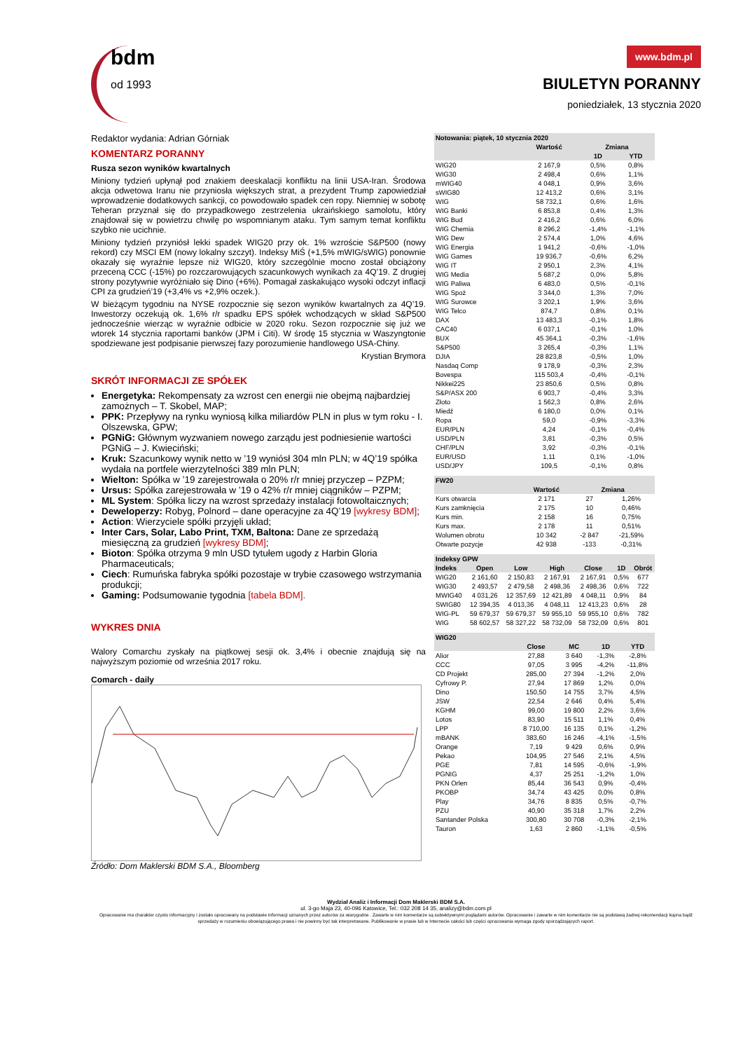bdm
od 1993
www.bdm.pl
BIULETYN PORANNY
poniedziałek, 13 stycznia 2020
Redaktor wydania: Adrian Górniak
KOMENTARZ PORANNY
Rusza sezon wyników kwartalnych
Miniony tydzień upłynął pod znakiem deeskalacji konfliktu na linii USA-Iran. Środowa akcja odwetowa Iranu nie przyniosła większych strat, a prezydent Trump zapowiedział wprowadzenie dodatkowych sankcji, co powodowało spadek cen ropy. Niemniej w sobotę Teheran przyznał się do przypadkowego zestrzelenia ukraińskiego samolotu, który znajdował się w powietrzu chwilę po wspomnianym ataku. Tym samym temat konfliktu szybko nie ucichnie.
Miniony tydzień przyniósł lekki spadek WIG20 przy ok. 1% wzroście S&P500 (nowy rekord) czy MSCI EM (nowy lokalny szczyt). Indeksy MiŚ (+1,5% mWIG/sWIG) ponownie okazały się wyraźnie lepsze niż WIG20, który szczególnie mocno został obciążony przeceną CCC (-15%) po rozczarowujących szacunkowych wynikach za 4Q’19. Z drugiej strony pozytywnie wyróżniało się Dino (+6%). Pomagał zaskakująco wysoki odczyt inflacji CPI za grudzień’19 (+3,4% vs +2,9% oczek.).
W bieżącym tygodniu na NYSE rozpocznie się sezon wyników kwartalnych za 4Q’19. Inwestorzy oczekują ok. 1,6% r/r spadku EPS spółek wchodzących w skład S&P500 jednocześnie wierząc w wyraźnie odbicie w 2020 roku. Sezon rozpocznie się już we wtorek 14 stycznia raportami banków (JPM i Citi). W środę 15 stycznia w Waszyngtonie spodziewane jest podpisanie pierwszej fazy porozumienie handlowego USA-Chiny.
Krystian Brymora
SKRÓT INFORMACJI ZE SPÓŁEK
Energetyka: Rekompensaty za wzrost cen energii nie obejmą najbardziej zamożnych – T. Skobel, MAP;
PPK: Przepływy na rynku wyniosą kilka miliardów PLN in plus w tym roku - I. Olszewska, GPW;
PGNiG: Głównym wyzwaniem nowego zarządu jest podniesienie wartości PGNiG – J. Kwieciński;
Kruk: Szacunkowy wynik netto w ’19 wyniósł 304 mln PLN; w 4Q’19 spółka wydała na portfele wierzytelności 389 mln PLN;
Wielton: Spółka w ’19 zarejestrowała o 20% r/r mniej przyczep – PZPM;
Ursus: Spółka zarejestrowała w ’19 o 42% r/r mniej ciągników – PZPM;
ML System: Spółka liczy na wzrost sprzedaży instalacji fotowoltaicznych;
Deweloperzy: Robyg, Polnord – dane operacyjne za 4Q’19 [wykresy BDM];
Action: Wierzyciele spółki przyjęli układ;
Inter Cars, Solar, Labo Print, TXM, Baltona: Dane ze sprzedażą miesięczną za grudzień [wykresy BDM];
Bioton: Spółka otrzyma 9 mln USD tytułem ugody z Harbin Gloria Pharmaceuticals;
Ciech: Rumuńska fabryka spółki pozostaje w trybie czasowego wstrzymania produkcji;
Gaming: Podsumowanie tygodnia [tabela BDM].
WYKRES DNIA
Walory Comarchu zyskały na piątkowej sesji ok. 3,4% i obecnie znajdują się na najwyższym poziomie od września 2017 roku.
Comarch - daily
Źródło: Dom Maklerski BDM S.A., Bloomberg
| Notowania: piątek, 10 stycznia 2020 | | | |
| --- | --- | --- | --- |
| | Wartość | Zmiana | |
| | | 1D | YTD |
| WIG20 | 2 167,9 | 0,5% | 0,8% |
| WIG30 | 2 498,4 | 0,6% | 1,1% |
| mWIG40 | 4 048,1 | 0,9% | 3,6% |
| sWIG80 | 12 413,2 | 0,6% | 3,1% |
| WIG | 58 732,1 | 0,6% | 1,6% |
| WIG Banki | 6 853,8 | 0,4% | 1,3% |
| WIG Bud | 2 416,2 | 0,6% | 6,0% |
| WIG Chemia | 8 296,2 | -1,4% | -1,1% |
| WIG Dew | 2 574,4 | 1,0% | 4,6% |
| WIG Energia | 1 941,2 | -0,6% | -1,0% |
| WIG Games | 19 936,7 | -0,6% | 6,2% |
| WIG IT | 2 950,1 | 2,3% | 4,1% |
| WIG Media | 5 687,2 | 0,0% | 5,8% |
| WIG Paliwa | 6 483,0 | 0,5% | -0,1% |
| WIG Spoż | 3 344,0 | 1,3% | 7,0% |
| WIG Surowce | 3 202,1 | 1,9% | 3,6% |
| WIG Telco | 874,7 | 0,8% | 0,1% |
| DAX | 13 483,3 | -0,1% | 1,8% |
| CAC40 | 6 037,1 | -0,1% | 1,0% |
| BUX | 45 364,1 | -0,3% | -1,6% |
| S&P500 | 3 265,4 | -0,3% | 1,1% |
| DJIA | 28 823,8 | -0,5% | 1,0% |
| Nasdaq Comp | 9 178,9 | -0,3% | 2,3% |
| Bovespa | 115 503,4 | -0,4% | -0,1% |
| Nikkei225 | 23 850,6 | 0,5% | 0,8% |
| S&P/ASX 200 | 6 903,7 | -0,4% | 3,3% |
| Złoto | 1 562,3 | 0,8% | 2,6% |
| Miedź | 6 180,0 | 0,0% | 0,1% |
| Ropa | 59,0 | -0,9% | -3,3% |
| EUR/PLN | 4,24 | -0,1% | -0,4% |
| USD/PLN | 3,81 | -0,3% | 0,5% |
| CHF/PLN | 3,92 | -0,3% | -0,1% |
| EUR/USD | 1,11 | 0,1% | -1,0% |
| USD/JPY | 109,5 | -0,1% | 0,8% |
| FW20 | | | |
| --- | --- | --- | --- |
| | Wartość | Zmiana | |
| Kurs otwarcia | 2 171 | 27 | 1,26% |
| Kurs zamknięcia | 2 175 | 10 | 0,46% |
| Kurs min. | 2 158 | 16 | 0,75% |
| Kurs max. | 2 178 | 11 | 0,51% |
| Wolumen obrotu | 10 342 | -2 847 | -21,59% |
| Otwarte pozycje | 42 938 | -133 | -0,31% |
| Indeksy GPW | | | | | | |
| --- | --- | --- | --- | --- | --- | --- |
| Indeks | Open | Low | High | Close | 1D | Obrót |
| WIG20 | 2 161,60 | 2 150,83 | 2 167,91 | 2 167,91 | 0,5% | 677 |
| WIG30 | 2 493,57 | 2 479,58 | 2 498,36 | 2 498,36 | 0,6% | 722 |
| MWIG40 | 4 031,26 | 12 357,69 | 12 421,89 | 4 048,11 | 0,9% | 84 |
| SWIG80 | 12 394,35 | 4 013,36 | 4 048,11 | 12 413,23 | 0,6% | 28 |
| WIG-PL | 59 679,37 | 59 679,37 | 59 955,10 | 59 955,10 | 0,6% | 782 |
| WIG | 58 602,57 | 58 327,22 | 58 732,09 | 58 732,09 | 0,6% | 801 |
| WIG20 | | | | |
| --- | --- | --- | --- | --- |
| | Close | MC | 1D | YTD |
| Alior | 27,88 | 3 640 | -1,3% | -2,8% |
| CCC | 97,05 | 3 995 | -4,2% | -11,8% |
| CD Projekt | 285,00 | 27 394 | -1,2% | 2,0% |
| Cyfrowy P. | 27,94 | 17 869 | 1,2% | 0,0% |
| Dino | 150,50 | 14 755 | 3,7% | 4,5% |
| JSW | 22,54 | 2 646 | 0,4% | 5,4% |
| KGHM | 99,00 | 19 800 | 2,2% | 3,6% |
| Lotos | 83,90 | 15 511 | 1,1% | 0,4% |
| LPP | 8 710,00 | 16 135 | 0,1% | -1,2% |
| mBANK | 383,60 | 16 246 | -4,1% | -1,5% |
| Orange | 7,19 | 9 429 | 0,6% | 0,9% |
| Pekao | 104,95 | 27 546 | 2,1% | 4,5% |
| PGE | 7,81 | 14 595 | -0,6% | -1,9% |
| PGNIG | 4,37 | 25 251 | -1,2% | 1,0% |
| PKN Orlen | 85,44 | 36 543 | 0,9% | -0,4% |
| PKOBP | 34,74 | 43 425 | 0,0% | 0,8% |
| Play | 34,76 | 8 835 | 0,5% | -0,7% |
| PZU | 40,90 | 35 318 | 1,7% | 2,2% |
| Santander Polska | 300,80 | 30 708 | -0,3% | -2,1% |
| Tauron | 1,63 | 2 860 | -1,1% | -0,5% |
Wydział Analiz i Informacji Dom Maklerski BDM S.A.
ul. 3-go Maja 23, 40-096 Katowice, Tel.: 032 208 14 35, analizy@bdm.com.pl
Opracowanie ma charakter czysto informacyjny i zostało opracowany na podstawie informacji uznanych przez autorów za wiarygodne . Zawarte w nim komentarze są subiektywnymi poglądami autorów. Opracowanie i zawarte w nim komentarze nie są podstawą żadnej rekomendacji kupna bądź sprzedaży w rozumieniu obowiązującego prawa i nie powinny być tak interpretowane. Publikowanie w prasie lub w Internecie całości lub części opracowania wymaga zgody sporządzających raport.